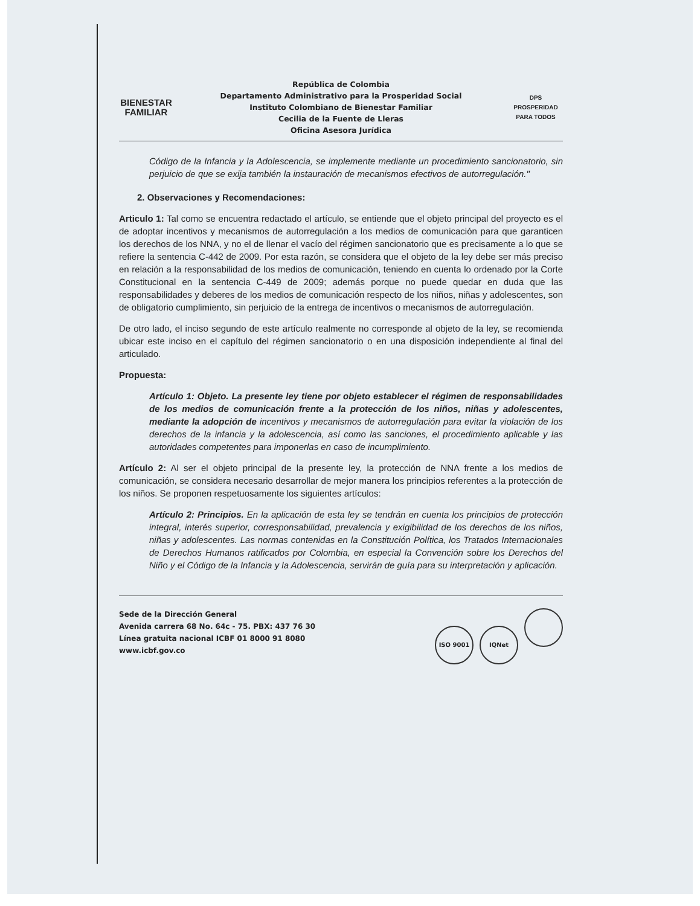BIENESTAR
FAMILIAR
República de Colombia
Departamento Administrativo para la Prosperidad Social
Instituto Colombiano de Bienestar Familiar
Cecilia de la Fuente de Lleras
Oficina Asesora Jurídica
DPS
PROSPERIDAD PARA TODOS
Código de la Infancia y la Adolescencia, se implemente mediante un procedimiento sancionatorio, sin perjuicio de que se exija también la instauración de mecanismos efectivos de autorregulación."
2. Observaciones y Recomendaciones:
Articulo 1: Tal como se encuentra redactado el artículo, se entiende que el objeto principal del proyecto es el de adoptar incentivos y mecanismos de autorregulación a los medios de comunicación para que garanticen los derechos de los NNA, y no el de llenar el vacío del régimen sancionatorio que es precisamente a lo que se refiere la sentencia C-442 de 2009. Por esta razón, se considera que el objeto de la ley debe ser más preciso en relación a la responsabilidad de los medios de comunicación, teniendo en cuenta lo ordenado por la Corte Constitucional en la sentencia C-449 de 2009; además porque no puede quedar en duda que las responsabilidades y deberes de los medios de comunicación respecto de los niños, niñas y adolescentes, son de obligatorio cumplimiento, sin perjuicio de la entrega de incentivos o mecanismos de autorregulación.
De otro lado, el inciso segundo de este artículo realmente no corresponde al objeto de la ley, se recomienda ubicar este inciso en el capítulo del régimen sancionatorio o en una disposición independiente al final del articulado.
Propuesta:
Artículo 1: Objeto. La presente ley tiene por objeto establecer el régimen de responsabilidades de los medios de comunicación frente a la protección de los niños, niñas y adolescentes, mediante la adopción de incentivos y mecanismos de autorregulación para evitar la violación de los derechos de la infancia y la adolescencia, así como las sanciones, el procedimiento aplicable y las autoridades competentes para imponerlas en caso de incumplimiento.
Artículo 2: Al ser el objeto principal de la presente ley, la protección de NNA frente a los medios de comunicación, se considera necesario desarrollar de mejor manera los principios referentes a la protección de los niños. Se proponen respetuosamente los siguientes artículos:
Artículo 2: Principios. En la aplicación de esta ley se tendrán en cuenta los principios de protección integral, interés superior, corresponsabilidad, prevalencia y exigibilidad de los derechos de los niños, niñas y adolescentes. Las normas contenidas en la Constitución Política, los Tratados Internacionales de Derechos Humanos ratificados por Colombia, en especial la Convención sobre los Derechos del Niño y el Código de la Infancia y la Adolescencia, servirán de guía para su interpretación y aplicación.
Sede de la Dirección General
Avenida carrera 68 No. 64c - 75. PBX: 437 76 30
Línea gratuita nacional ICBF 01 8000 91 8080
www.icbf.gov.co
ISO 9001 IQNet